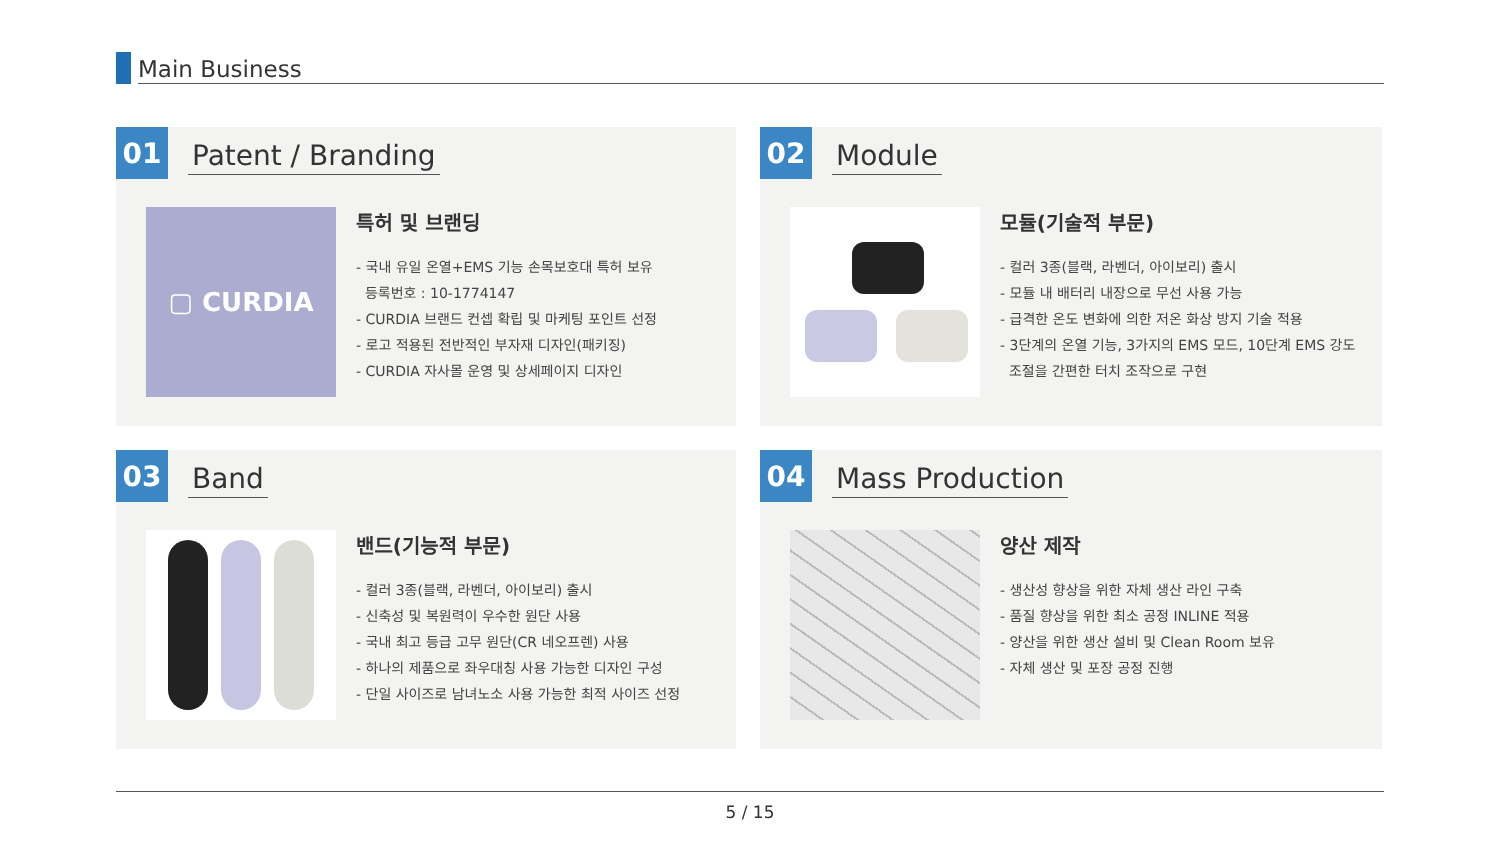Main Business
01 Patent / Branding
▢ CURDIA
특허 및 브랜딩
- 국내 유일 온열+EMS 기능 손목보호대 특허 보유
등록번호 : 10-1774147
- CURDIA 브랜드 컨셉 확립 및 마케팅 포인트 선정
- 로고 적용된 전반적인 부자재 디자인(패키징)
- CURDIA 자사몰 운영 및 상세페이지 디자인
02 Module
모듈(기술적 부문)
- 컬러 3종(블랙, 라벤더, 아이보리) 출시
- 모듈 내 배터리 내장으로 무선 사용 가능
- 급격한 온도 변화에 의한 저온 화상 방지 기술 적용
- 3단계의 온열 기능, 3가지의 EMS 모드, 10단계 EMS 강도
조절을 간편한 터치 조작으로 구현
03 Band
밴드(기능적 부문)
- 컬러 3종(블랙, 라벤더, 아이보리) 출시
- 신축성 및 복원력이 우수한 원단 사용
- 국내 최고 등급 고무 원단(CR 네오프렌) 사용
- 하나의 제품으로 좌우대칭 사용 가능한 디자인 구성
- 단일 사이즈로 남녀노소 사용 가능한 최적 사이즈 선정
04 Mass Production
양산 제작
- 생산성 향상을 위한 자체 생산 라인 구축
- 품질 향상을 위한 최소 공정 INLINE 적용
- 양산을 위한 생산 설비 및 Clean Room 보유
- 자체 생산 및 포장 공정 진행
5 / 15